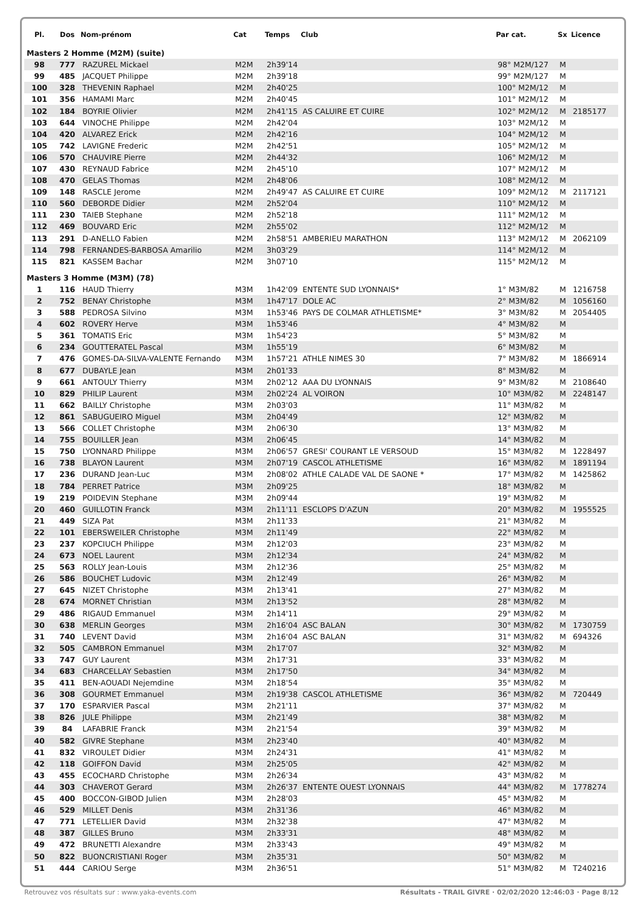| Pl. | Dos | Nom-prénom | Cat | Temps | Club | Par cat. | Sx | Licence |
| --- | --- | --- | --- | --- | --- | --- | --- | --- |
| Masters 2 Homme (M2M) (suite) | | | | | | | | |
| 98 | 777 | RAZUREL Mickael | M2M | 2h39'14 | | 98° M2M/127 | M | |
| 99 | 485 | JACQUET Philippe | M2M | 2h39'18 | | 99° M2M/127 | M | |
| 100 | 328 | THEVENIN Raphael | M2M | 2h40'25 | | 100° M2M/12 | M | |
| 101 | 356 | HAMAMI Marc | M2M | 2h40'45 | | 101° M2M/12 | M | |
| 102 | 184 | BOYRIE Olivier | M2M | 2h41'15 | AS CALUIRE ET CUIRE | 102° M2M/12 | M | 2185177 |
| 103 | 644 | VINOCHE Philippe | M2M | 2h42'04 | | 103° M2M/12 | M | |
| 104 | 420 | ALVAREZ Erick | M2M | 2h42'16 | | 104° M2M/12 | M | |
| 105 | 742 | LAVIGNE Frederic | M2M | 2h42'51 | | 105° M2M/12 | M | |
| 106 | 570 | CHAUVIRE Pierre | M2M | 2h44'32 | | 106° M2M/12 | M | |
| 107 | 430 | REYNAUD Fabrice | M2M | 2h45'10 | | 107° M2M/12 | M | |
| 108 | 470 | GELAS Thomas | M2M | 2h48'06 | | 108° M2M/12 | M | |
| 109 | 148 | RASCLE Jerome | M2M | 2h49'47 | AS CALUIRE ET CUIRE | 109° M2M/12 | M | 2117121 |
| 110 | 560 | DEBORDE Didier | M2M | 2h52'04 | | 110° M2M/12 | M | |
| 111 | 230 | TAIEB Stephane | M2M | 2h52'18 | | 111° M2M/12 | M | |
| 112 | 469 | BOUVARD Eric | M2M | 2h55'02 | | 112° M2M/12 | M | |
| 113 | 291 | D-ANELLO Fabien | M2M | 2h58'51 | AMBERIEU MARATHON | 113° M2M/12 | M | 2062109 |
| 114 | 798 | FERNANDES-BARBOSA Amarilio | M2M | 3h03'29 | | 114° M2M/12 | M | |
| 115 | 821 | KASSEM Bachar | M2M | 3h07'10 | | 115° M2M/12 | M | |
| Masters 3 Homme (M3M) (78) | | | | | | | | |
| 1 | 116 | HAUD Thierry | M3M | 1h42'09 | ENTENTE SUD LYONNAIS* | 1° M3M/82 | M | 1216758 |
| 2 | 752 | BENAY Christophe | M3M | 1h47'17 | DOLE AC | 2° M3M/82 | M | 1056160 |
| 3 | 588 | PEDROSA Silvino | M3M | 1h53'46 | PAYS DE COLMAR ATHLETISME* | 3° M3M/82 | M | 2054405 |
| 4 | 602 | ROVERY Herve | M3M | 1h53'46 | | 4° M3M/82 | M | |
| 5 | 361 | TOMATIS Eric | M3M | 1h54'23 | | 5° M3M/82 | M | |
| 6 | 234 | GOUTTERATEL Pascal | M3M | 1h55'19 | | 6° M3M/82 | M | |
| 7 | 476 | GOMES-DA-SILVA-VALENTE Fernando | M3M | 1h57'21 | ATHLE NIMES 30 | 7° M3M/82 | M | 1866914 |
| 8 | 677 | DUBAYLE Jean | M3M | 2h01'33 | | 8° M3M/82 | M | |
| 9 | 661 | ANTOULY Thierry | M3M | 2h02'12 | AAA DU LYONNAIS | 9° M3M/82 | M | 2108640 |
| 10 | 829 | PHILIP Laurent | M3M | 2h02'24 | AL VOIRON | 10° M3M/82 | M | 2248147 |
| 11 | 662 | BAILLY Christophe | M3M | 2h03'03 | | 11° M3M/82 | M | |
| 12 | 861 | SABUGUEIRO Miguel | M3M | 2h04'49 | | 12° M3M/82 | M | |
| 13 | 566 | COLLET Christophe | M3M | 2h06'30 | | 13° M3M/82 | M | |
| 14 | 755 | BOUILLER Jean | M3M | 2h06'45 | | 14° M3M/82 | M | |
| 15 | 750 | LYONNARD Philippe | M3M | 2h06'57 | GRESI' COURANT LE VERSOUD | 15° M3M/82 | M | 1228497 |
| 16 | 738 | BLAYON Laurent | M3M | 2h07'19 | CASCOL ATHLETISME | 16° M3M/82 | M | 1891194 |
| 17 | 236 | DURAND Jean-Luc | M3M | 2h08'02 | ATHLE CALADE VAL DE SAONE * | 17° M3M/82 | M | 1425862 |
| 18 | 784 | PERRET Patrice | M3M | 2h09'25 | | 18° M3M/82 | M | |
| 19 | 219 | POIDEVIN Stephane | M3M | 2h09'44 | | 19° M3M/82 | M | |
| 20 | 460 | GUILLOTIN Franck | M3M | 2h11'11 | ESCLOPS D'AZUN | 20° M3M/82 | M | 1955525 |
| 21 | 449 | SIZA Pat | M3M | 2h11'33 | | 21° M3M/82 | M | |
| 22 | 101 | EBERSWEILER Christophe | M3M | 2h11'49 | | 22° M3M/82 | M | |
| 23 | 237 | KOPCIUCH Philippe | M3M | 2h12'03 | | 23° M3M/82 | M | |
| 24 | 673 | NOEL Laurent | M3M | 2h12'34 | | 24° M3M/82 | M | |
| 25 | 563 | ROLLY Jean-Louis | M3M | 2h12'36 | | 25° M3M/82 | M | |
| 26 | 586 | BOUCHET Ludovic | M3M | 2h12'49 | | 26° M3M/82 | M | |
| 27 | 645 | NIZET Christophe | M3M | 2h13'41 | | 27° M3M/82 | M | |
| 28 | 674 | MORNET Christian | M3M | 2h13'52 | | 28° M3M/82 | M | |
| 29 | 486 | RIGAUD Emmanuel | M3M | 2h14'11 | | 29° M3M/82 | M | |
| 30 | 638 | MERLIN Georges | M3M | 2h16'04 | ASC BALAN | 30° M3M/82 | M | 1730759 |
| 31 | 740 | LEVENT David | M3M | 2h16'04 | ASC BALAN | 31° M3M/82 | M | 694326 |
| 32 | 505 | CAMBRON Emmanuel | M3M | 2h17'07 | | 32° M3M/82 | M | |
| 33 | 747 | GUY Laurent | M3M | 2h17'31 | | 33° M3M/82 | M | |
| 34 | 683 | CHARCELLAY Sebastien | M3M | 2h17'50 | | 34° M3M/82 | M | |
| 35 | 411 | BEN-AOUADI Nejemdine | M3M | 2h18'54 | | 35° M3M/82 | M | |
| 36 | 308 | GOURMET Emmanuel | M3M | 2h19'38 | CASCOL ATHLETISME | 36° M3M/82 | M | 720449 |
| 37 | 170 | ESPARVIER Pascal | M3M | 2h21'11 | | 37° M3M/82 | M | |
| 38 | 826 | JULE Philippe | M3M | 2h21'49 | | 38° M3M/82 | M | |
| 39 | 84 | LAFABRIE Franck | M3M | 2h21'54 | | 39° M3M/82 | M | |
| 40 | 582 | GIVRE Stephane | M3M | 2h23'40 | | 40° M3M/82 | M | |
| 41 | 832 | VIROULET Didier | M3M | 2h24'31 | | 41° M3M/82 | M | |
| 42 | 118 | GOIFFON David | M3M | 2h25'05 | | 42° M3M/82 | M | |
| 43 | 455 | ECOCHARD Christophe | M3M | 2h26'34 | | 43° M3M/82 | M | |
| 44 | 303 | CHAVEROT Gerard | M3M | 2h26'37 | ENTENTE OUEST LYONNAIS | 44° M3M/82 | M | 1778274 |
| 45 | 400 | BOCCON-GIBOD Julien | M3M | 2h28'03 | | 45° M3M/82 | M | |
| 46 | 529 | MILLET Denis | M3M | 2h31'36 | | 46° M3M/82 | M | |
| 47 | 771 | LETELLIER David | M3M | 2h32'38 | | 47° M3M/82 | M | |
| 48 | 387 | GILLES Bruno | M3M | 2h33'31 | | 48° M3M/82 | M | |
| 49 | 472 | BRUNETTI Alexandre | M3M | 2h33'43 | | 49° M3M/82 | M | |
| 50 | 822 | BUONCRISTIANI Roger | M3M | 2h35'31 | | 50° M3M/82 | M | |
| 51 | 444 | CARIOU Serge | M3M | 2h36'51 | | 51° M3M/82 | M | T240216 |
Retrouvez vos résultats sur : www.yaka-events.com Résultats - TRAIL GIVRE · 02/02/2020 12:46:03 · Page 8/12